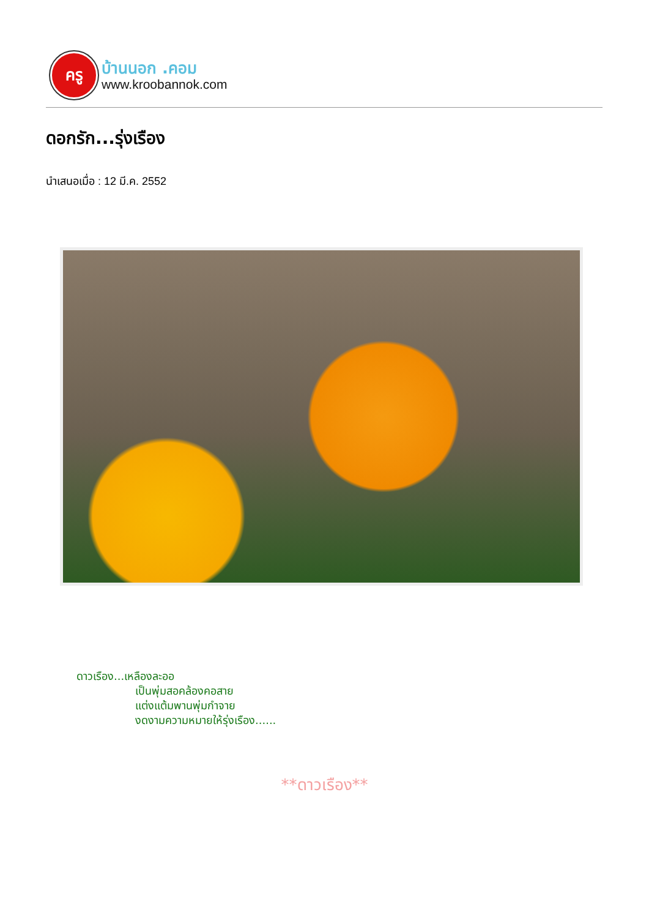ครู
บ้านนอก .คอม
www.kroobannok.com
ดอกรัก...รุ่งเรือง
นำเสนอเมื่อ : 12 มี.ค. 2552
ดาวเรือง...เหลืองละออ
เป็นพุ่มสอคล้องคอสาย
แต่งแต้มพานพุ่มกำจาย
งดงามความหมายให้รุ่งเรือง......
**ดาวเรือง**